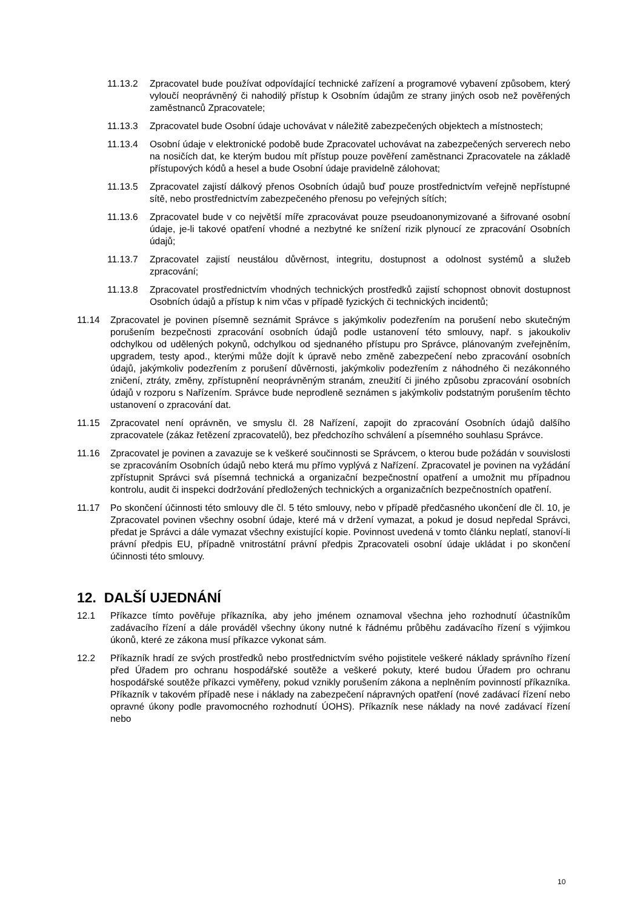11.13.2 Zpracovatel bude používat odpovídající technické zařízení a programové vybavení způsobem, který vyloučí neoprávněný či nahodilý přístup k Osobním údajům ze strany jiných osob než pověřených zaměstnanců Zpracovatele;
11.13.3 Zpracovatel bude Osobní údaje uchovávat v náležitě zabezpečených objektech a místnostech;
11.13.4 Osobní údaje v elektronické podobě bude Zpracovatel uchovávat na zabezpečených serverech nebo na nosičích dat, ke kterým budou mít přístup pouze pověření zaměstnanci Zpracovatele na základě přístupových kódů a hesel a bude Osobní údaje pravidelně zálohovat;
11.13.5 Zpracovatel zajistí dálkový přenos Osobních údajů buď pouze prostřednictvím veřejně nepřístupné sítě, nebo prostřednictvím zabezpečeného přenosu po veřejných sítích;
11.13.6 Zpracovatel bude v co největší míře zpracovávat pouze pseudoanonymizované a šifrované osobní údaje, je-li takové opatření vhodné a nezbytné ke snížení rizik plynoucí ze zpracování Osobních údajů;
11.13.7 Zpracovatel zajistí neustálou důvěrnost, integritu, dostupnost a odolnost systémů a služeb zpracování;
11.13.8 Zpracovatel prostřednictvím vhodných technických prostředků zajistí schopnost obnovit dostupnost Osobních údajů a přístup k nim včas v případě fyzických či technických incidentů;
11.14 Zpracovatel je povinen písemně seznámit Správce s jakýmkoliv podezřením na porušení nebo skutečným porušením bezpečnosti zpracování osobních údajů podle ustanovení této smlouvy, např. s jakoukoliv odchylkou od udělených pokynů, odchylkou od sjednaného přístupu pro Správce, plánovaným zveřejněním, upgradem, testy apod., kterými může dojít k úpravě nebo změně zabezpečení nebo zpracování osobních údajů, jakýmkoliv podezřením z porušení důvěrnosti, jakýmkoliv podezřením z náhodného či nezákonného zničení, ztráty, změny, zpřístupnění neoprávněným stranám, zneužití či jiného způsobu zpracování osobních údajů v rozporu s Nařízením. Správce bude neprodleně seznámen s jakýmkoliv podstatným porušením těchto ustanovení o zpracování dat.
11.15 Zpracovatel není oprávněn, ve smyslu čl. 28 Nařízení, zapojit do zpracování Osobních údajů dalšího zpracovatele (zákaz řetězení zpracovatelů), bez předchozího schválení a písemného souhlasu Správce.
11.16 Zpracovatel je povinen a zavazuje se k veškeré součinnosti se Správcem, o kterou bude požádán v souvislosti se zpracováním Osobních údajů nebo která mu přímo vyplývá z Nařízení. Zpracovatel je povinen na vyžádání zpřístupnit Správci svá písemná technická a organizační bezpečnostní opatření a umožnit mu případnou kontrolu, audit či inspekci dodržování předložených technických a organizačních bezpečnostních opatření.
11.17 Po skončení účinnosti této smlouvy dle čl. 5 této smlouvy, nebo v případě předčasného ukončení dle čl. 10, je Zpracovatel povinen všechny osobní údaje, které má v držení vymazat, a pokud je dosud nepředal Správci, předat je Správci a dále vymazat všechny existující kopie. Povinnost uvedená v tomto článku neplatí, stanoví-li právní předpis EU, případně vnitrostátní právní předpis Zpracovateli osobní údaje ukládat i po skončení účinnosti této smlouvy.
12. DALŠÍ UJEDNÁNÍ
12.1 Příkazce tímto pověřuje příkazníka, aby jeho jménem oznamoval všechna jeho rozhodnutí účastníkům zadávacího řízení a dále prováděl všechny úkony nutné k řádnému průběhu zadávacího řízení s výjimkou úkonů, které ze zákona musí příkazce vykonat sám.
12.2 Příkazník hradí ze svých prostředků nebo prostřednictvím svého pojistitele veškeré náklady správního řízení před Úřadem pro ochranu hospodářské soutěže a veškeré pokuty, které budou Úřadem pro ochranu hospodářské soutěže příkazci vyměřeny, pokud vznikly porušením zákona a neplněním povinností příkazníka. Příkazník v takovém případě nese i náklady na zabezpečení nápravných opatření (nové zadávací řízení nebo opravné úkony podle pravomocného rozhodnutí ÚOHS). Příkazník nese náklady na nové zadávací řízení nebo
10